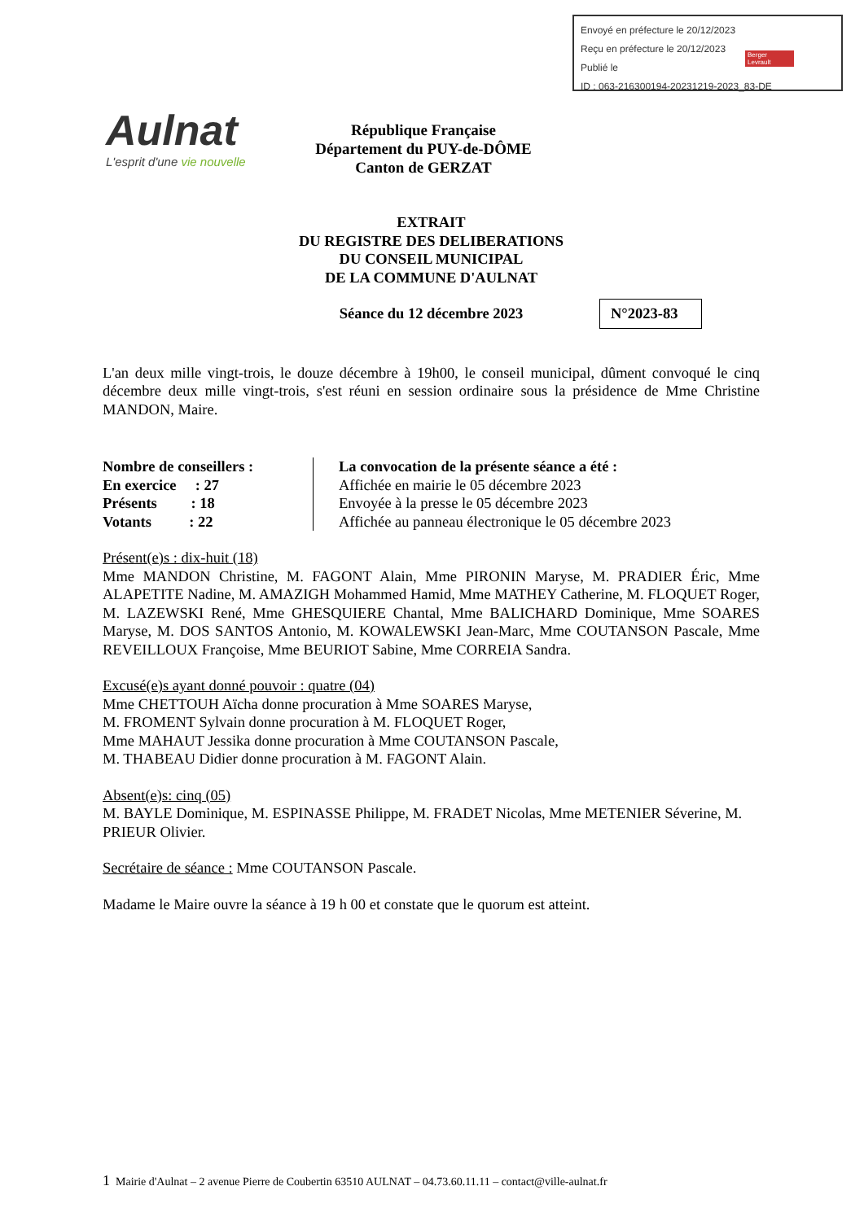Envoyé en préfecture le 20/12/2023
Reçu en préfecture le 20/12/2023
Publié le
ID : 063-216300194-20231219-2023_83-DE
Berger Levrault
Aulnat
L'esprit d'une vie nouvelle
République Française
Département du PUY-de-DÔME
Canton de GERZAT
EXTRAIT
DU REGISTRE DES DELIBERATIONS
DU CONSEIL MUNICIPAL
DE LA COMMUNE D'AULNAT
Séance du 12 décembre 2023
N°2023-83
L'an deux mille vingt-trois, le douze décembre à 19h00, le conseil municipal, dûment convoqué le cinq décembre deux mille vingt-trois, s'est réuni en session ordinaire sous la présidence de Mme Christine MANDON, Maire.
Nombre de conseillers :
En exercice : 27
Présents : 18
Votants : 22
La convocation de la présente séance a été :
Affichée en mairie le 05 décembre 2023
Envoyée à la presse le 05 décembre 2023
Affichée au panneau électronique le 05 décembre 2023
Présent(e)s : dix-huit (18)
Mme MANDON Christine, M. FAGONT Alain, Mme PIRONIN Maryse, M. PRADIER Éric, Mme ALAPETITE Nadine, M. AMAZIGH Mohammed Hamid, Mme MATHEY Catherine, M. FLOQUET Roger, M. LAZEWSKI René, Mme GHESQUIERE Chantal, Mme BALICHARD Dominique, Mme SOARES Maryse, M. DOS SANTOS Antonio, M. KOWALEWSKI Jean-Marc, Mme COUTANSON Pascale, Mme REVEILLOUX Françoise, Mme BEURIOT Sabine, Mme CORREIA Sandra.
Excusé(e)s ayant donné pouvoir : quatre (04)
Mme CHETTOUH Aïcha donne procuration à Mme SOARES Maryse,
M. FROMENT Sylvain donne procuration à M. FLOQUET Roger,
Mme MAHAUT Jessika donne procuration à Mme COUTANSON Pascale,
M. THABEAU Didier donne procuration à M. FAGONT Alain.
Absent(e)s: cinq (05)
M. BAYLE Dominique, M. ESPINASSE Philippe, M. FRADET Nicolas, Mme METENIER Séverine, M. PRIEUR Olivier.
Secrétaire de séance : Mme COUTANSON Pascale.
Madame le Maire ouvre la séance à 19 h 00 et constate que le quorum est atteint.
1 Mairie d'Aulnat – 2 avenue Pierre de Coubertin 63510 AULNAT – 04.73.60.11.11 – contact@ville-aulnat.fr